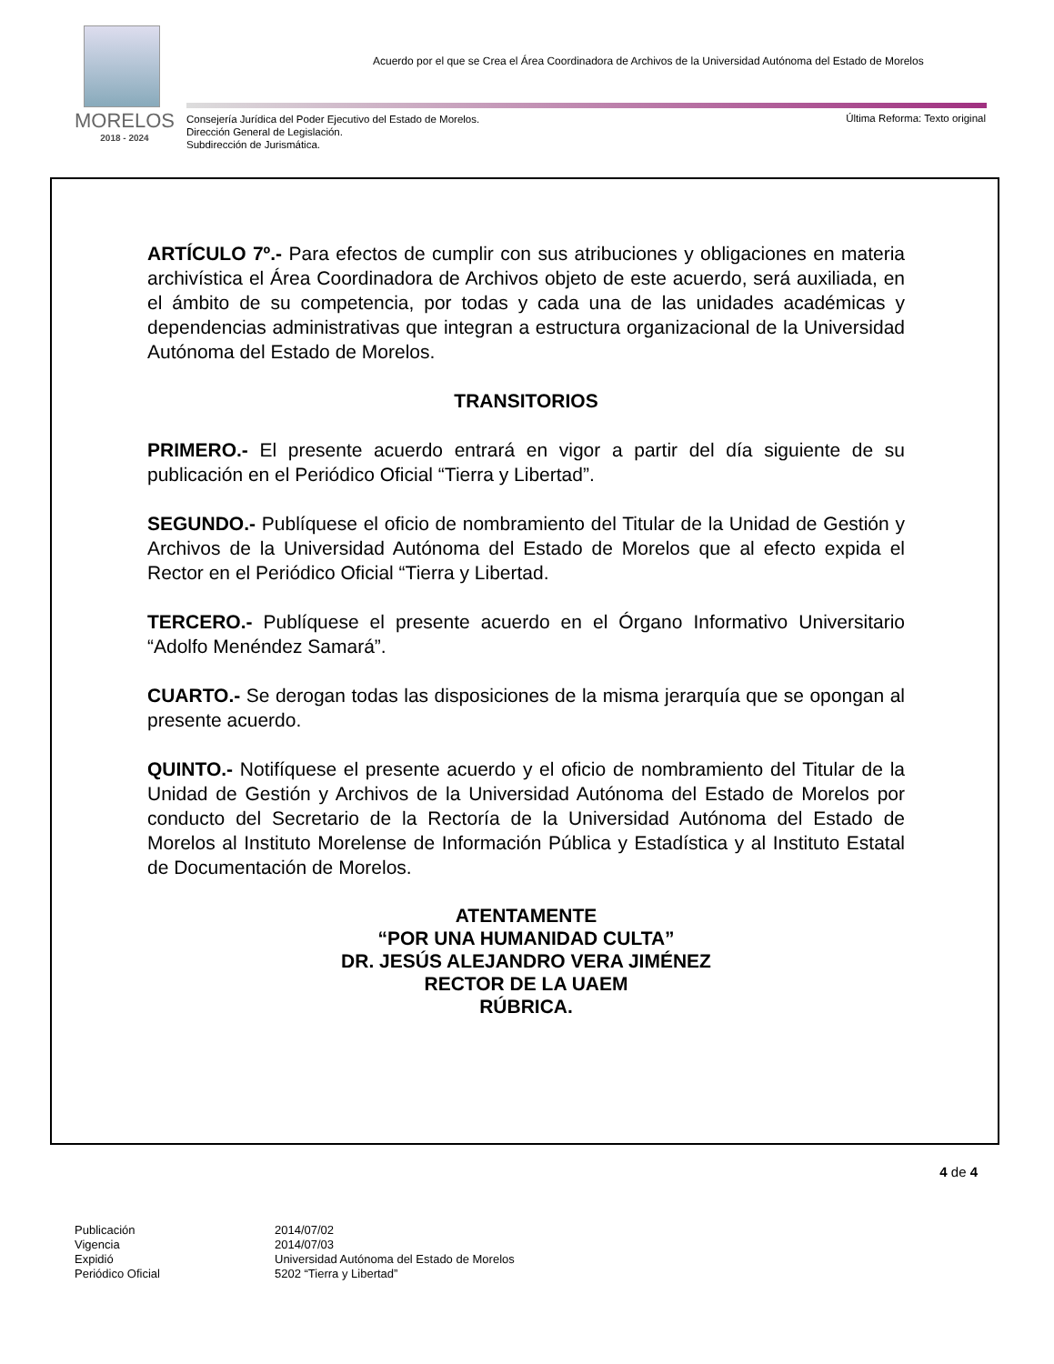Acuerdo por el que se Crea el Área Coordinadora de Archivos de la Universidad Autónoma del Estado de Morelos
MORELOS
2018 - 2024
Consejería Jurídica del Poder Ejecutivo del Estado de Morelos.
Dirección General de Legislación.
Subdirección de Jurismática.
Última Reforma: Texto original
ARTÍCULO 7º.- Para efectos de cumplir con sus atribuciones y obligaciones en materia archivística el Área Coordinadora de Archivos objeto de este acuerdo, será auxiliada, en el ámbito de su competencia, por todas y cada una de las unidades académicas y dependencias administrativas que integran a estructura organizacional de la Universidad Autónoma del Estado de Morelos.
TRANSITORIOS
PRIMERO.- El presente acuerdo entrará en vigor a partir del día siguiente de su publicación en el Periódico Oficial “Tierra y Libertad”.
SEGUNDO.- Publíquese el oficio de nombramiento del Titular de la Unidad de Gestión y Archivos de la Universidad Autónoma del Estado de Morelos que al efecto expida el Rector en el Periódico Oficial “Tierra y Libertad.
TERCERO.- Publíquese el presente acuerdo en el Órgano Informativo Universitario “Adolfo Menéndez Samará”.
CUARTO.- Se derogan todas las disposiciones de la misma jerarquía que se opongan al presente acuerdo.
QUINTO.- Notifíquese el presente acuerdo y el oficio de nombramiento del Titular de la Unidad de Gestión y Archivos de la Universidad Autónoma del Estado de Morelos por conducto del Secretario de la Rectoría de la Universidad Autónoma del Estado de Morelos al Instituto Morelense de Información Pública y Estadística y al Instituto Estatal de Documentación de Morelos.
ATENTAMENTE
“POR UNA HUMANIDAD CULTA”
DR. JESÚS ALEJANDRO VERA JIMÉNEZ
RECTOR DE LA UAEM
RÚBRICA.
4 de 4
| Publicación | 2014/07/02 |
| Vigencia | 2014/07/03 |
| Expidió | Universidad Autónoma del Estado de Morelos |
| Periódico Oficial | 5202 “Tierra y Libertad” |